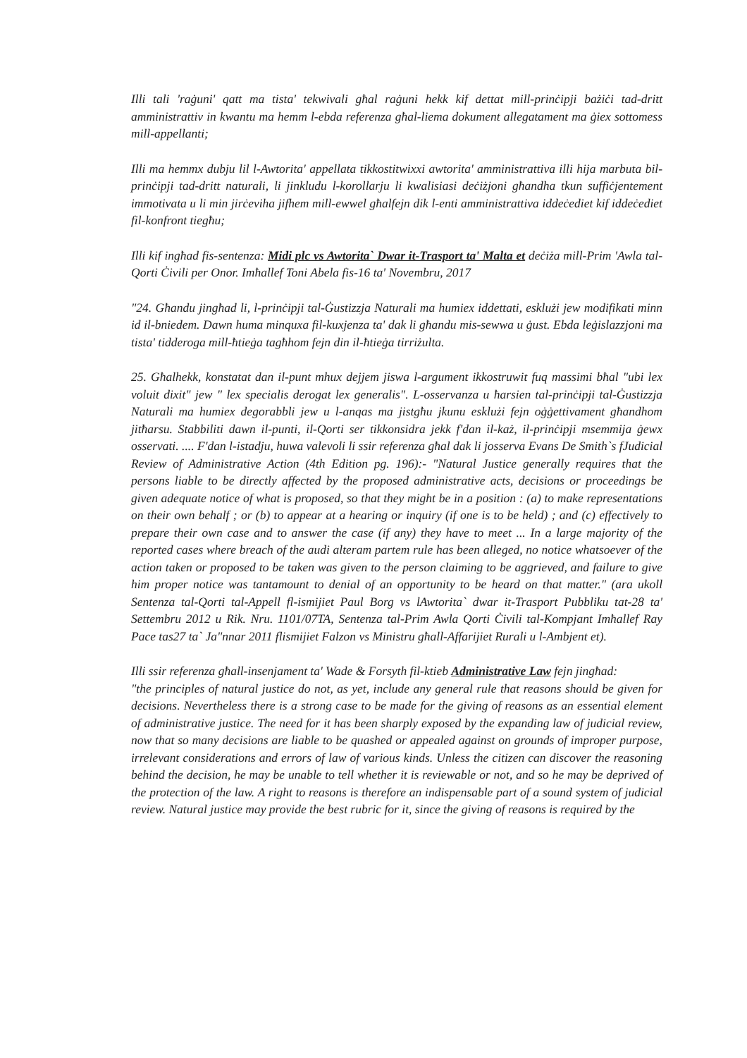Illi tali 'raġuni' qatt ma tista' tekwivali għal raġuni hekk kif dettat mill-prinċipji bażiċi tad-dritt amministrattiv in kwantu ma hemm l-ebda referenza għal-liema dokument allegatament ma ġiex sottomess mill-appellanti;
Illi ma hemmx dubju lil l-Awtorita' appellata tikkostitwixxi awtorita' amministrattiva illi hija marbuta bil-prinċipji tad-dritt naturali, li jinkludu l-korollarju li kwalisiasi deċiżjoni għandha tkun suffiċjentement immotivata u li min jirċeviha jifhem mill-ewwel għalfejn dik l-enti amministrattiva iddeċediet kif iddeċediet fil-konfront tiegħu;
Illi kif ingħad fis-sentenza: Midi plc vs Awtorita` Dwar it-Trasport ta' Malta et deċiża mill-Prim 'Awla tal-Qorti Ċivili per Onor. Imħallef Toni Abela fis-16 ta' Novembru, 2017
"24. Għandu jingħad li, l-prinċipji tal-Ġustizzja Naturali ma humiex iddettati, esklużi jew modifikati minn id il-bniedem. Dawn huma minquxa fil-kuxjenza ta' dak li għandu mis-sewwa u ġust. Ebda leġislazzjoni ma tista' tidderoga mill-ħtieġa tagħhom fejn din il-ħtieġa tirriżulta.
25. Għalhekk, konstatat dan il-punt mhux dejjem jiswa l-argument ikkostruwit fuq massimi bħal "ubi lex voluit dixit" jew " lex specialis derogat lex generalis". L-osservanza u ħarsien tal-prinċipji tal-Ġustizzja Naturali ma humiex degorabbli jew u l-anqas ma jistgħu jkunu esklużi fejn oġġettivament għandhom jitħarsu. Stabbiliti dawn il-punti, il-Qorti ser tikkonsidra jekk f'dan il-każ, il-prinċipji msemmija ġewx osservati. .... F'dan l-istadju, huwa valevoli li ssir referenza għal dak li josserva Evans De Smith`s fJudicial Review of Administrative Action (4th Edition pg. 196):- "Natural Justice generally requires that the persons liable to be directly affected by the proposed administrative acts, decisions or proceedings be given adequate notice of what is proposed, so that they might be in a position : (a) to make representations on their own behalf ; or (b) to appear at a hearing or inquiry (if one is to be held) ; and (c) effectively to prepare their own case and to answer the case (if any) they have to meet ... In a large majority of the reported cases where breach of the audi alteram partem rule has been alleged, no notice whatsoever of the action taken or proposed to be taken was given to the person claiming to be aggrieved, and failure to give him proper notice was tantamount to denial of an opportunity to be heard on that matter." (ara ukoll Sentenza tal-Qorti tal-Appell fl-ismijiet Paul Borg vs lAwtorita` dwar it-Trasport Pubbliku tat-28 ta' Settembru 2012 u Rik. Nru. 1101/07TA, Sentenza tal-Prim Awla Qorti Ċivili tal-Kompjant Imħallef Ray Pace tas27 ta` Ja"nnar 2011 flismijiet Falzon vs Ministru għall-Affarijiet Rurali u l-Ambjent et).
Illi ssir referenza għall-insenjament ta' Wade & Forsyth fil-ktieb Administrative Law fejn jingħad:
"the principles of natural justice do not, as yet, include any general rule that reasons should be given for decisions. Nevertheless there is a strong case to be made for the giving of reasons as an essential element of administrative justice. The need for it has been sharply exposed by the expanding law of judicial review, now that so many decisions are liable to be quashed or appealed against on grounds of improper purpose, irrelevant considerations and errors of law of various kinds. Unless the citizen can discover the reasoning behind the decision, he may be unable to tell whether it is reviewable or not, and so he may be deprived of the protection of the law. A right to reasons is therefore an indispensable part of a sound system of judicial review. Natural justice may provide the best rubric for it, since the giving of reasons is required by the